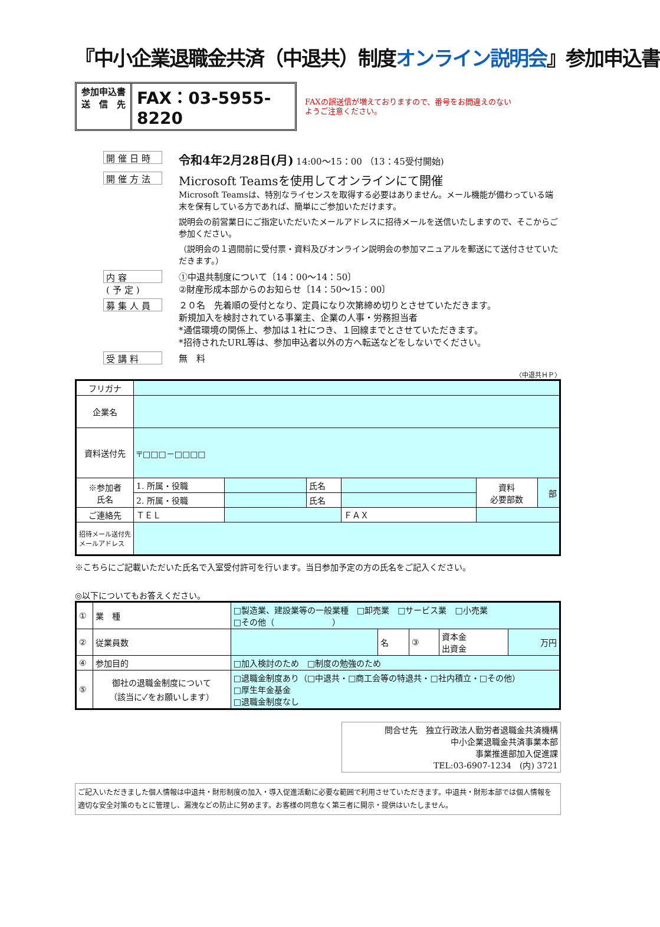『中小企業退職金共済（中退共）制度オンライン説明会』参加申込書
参加申込書
送　信　先
FAX：03-5955-8220
FAXの誤送信が増えておりますので、番号をお間違えのない
ようご注意ください。
開催日時
令和4年2月28日(月) 14:00～15：00 （13：45受付開始)
開催方法
Microsoft Teamsを使用してオンラインにて開催
Microsoft Teamsは、特別なライセンスを取得する必要はありません。メール機能が備わっている端末を保有している方であれば、簡単にご参加いただけます。
説明会の前営業日にご指定いただいたメールアドレスに招待メールを送信いたしますので、そこからご参加ください。
（説明会の１週間前に受付票・資料及びオンライン説明会の参加マニュアルを郵送にて送付させていただきます。）
内容
(予定)
①中退共制度について〔14：00～14：50〕
②財産形成本部からのお知らせ〔14：50～15：00〕
募集人員
２０名　先着順の受付となり、定員になり次第締め切りとさせていただきます。
新規加入を検討されている事業主、企業の人事・労務担当者
*通信環境の関係上、参加は１社につき、１回線までとさせていただきます。
*招待されたURL等は、参加申込者以外の方へ転送などをしないでください。
受講料
無　料
〈中退共ＨＰ〉
| フリガナ | | | | | | |
| 企業名 | | | | | | |
| 資料送付先 | 〒□□□－□□□□ | | | | | |
| ※参加者 氏名 | 1. 所属・役職 | | 氏名 | | 資料 必要部数 | 部 |
| | 2. 所属・役職 | | 氏名 | | | |
| ご連絡先 | ＴＥＬ | | | ＦＡＸ | | |
| 招待メール送付先メールアドレス | | | | | | |
※こちらにご記載いただいた氏名で入室受付許可を行います。当日参加予定の方の氏名をご記入ください。
◎以下についてもお答えください。
| ① | 業 種 | □製造業、建設業等の一般業種 □卸売業 □サービス業 □小売業 □その他（ ） | | | | |
| ② | 従業員数 | | 名 | ③ | 資本金 出資金 | 万円 |
| ④ | 参加目的 | □加入検討のため □制度の勉強のため | | | | |
| ⑤ | 御社の退職金制度について （該当に✓をお願いします） | □退職金制度あり（□中退共・□商工会等の特退共・□社内積立・□その他） □厚生年金基金 □退職金制度なし | | | | |
問合せ先　独立行政法人勤労者退職金共済機構
中小企業退職金共済事業本部
事業推進部加入促進課
TEL:03-6907-1234　(内) 3721
ご記入いただきました個人情報は中退共・財形制度の加入・導入促進活動に必要な範囲で利用させていただきます。中退共・財形本部では個人情報を適切な安全対策のもとに管理し、漏洩などの防止に努めます。お客様の同意なく第三者に開示・提供はいたしません。